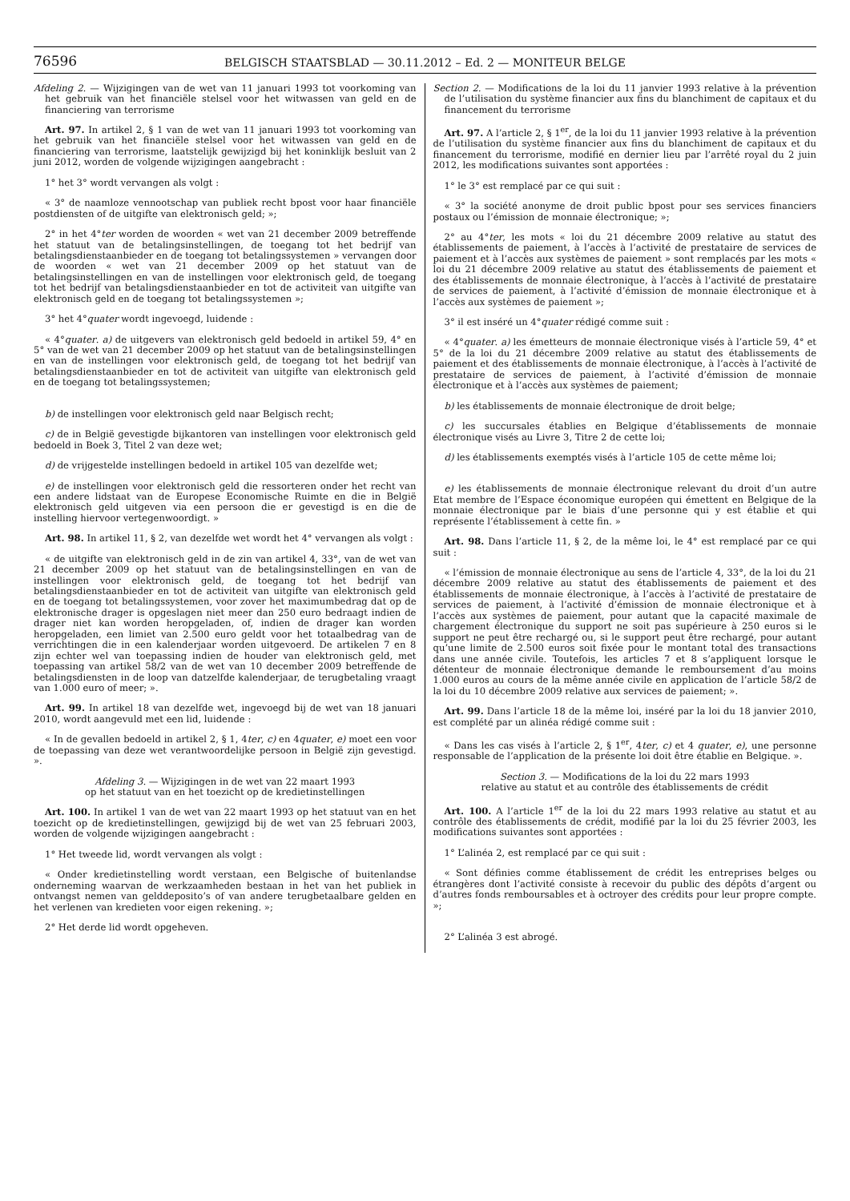76596
BELGISCH STAATSBLAD — 30.11.2012 – Ed. 2 — MONITEUR BELGE
Afdeling 2. — Wijzigingen van de wet van 11 januari 1993 tot voorkoming van het gebruik van het financiële stelsel voor het witwassen van geld en de financiering van terrorisme
Art. 97. In artikel 2, § 1 van de wet van 11 januari 1993 tot voorkoming van het gebruik van het financiële stelsel voor het witwassen van geld en de financiering van terrorisme, laatstelijk gewijzigd bij het koninklijk besluit van 2 juni 2012, worden de volgende wijzigingen aangebracht :
1° het 3° wordt vervangen als volgt :
« 3° de naamloze vennootschap van publiek recht bpost voor haar financiële postdiensten of de uitgifte van elektronisch geld; »;
2° in het 4°ter worden de woorden « wet van 21 december 2009 betreffende het statuut van de betalingsinstellingen, de toegang tot het bedrijf van betalingsdienstaanbieder en de toegang tot betalingssystemen » vervangen door de woorden « wet van 21 december 2009 op het statuut van de betalingsinstellingen en van de instellingen voor elektronisch geld, de toegang tot het bedrijf van betalingsdienstaanbieder en tot de activiteit van uitgifte van elektronisch geld en de toegang tot betalingssystemen »;
3° het 4°quater wordt ingevoegd, luidende :
« 4°quater. a) de uitgevers van elektronisch geld bedoeld in artikel 59, 4° en 5° van de wet van 21 december 2009 op het statuut van de betalingsinstellingen en van de instellingen voor elektronisch geld, de toegang tot het bedrijf van betalingsdienstaanbieder en tot de activiteit van uitgifte van elektronisch geld en de toegang tot betalingssystemen;
b) de instellingen voor elektronisch geld naar Belgisch recht;
c) de in België gevestigde bijkantoren van instellingen voor elektronisch geld bedoeld in Boek 3, Titel 2 van deze wet;
d) de vrijgestelde instellingen bedoeld in artikel 105 van dezelfde wet;
e) de instellingen voor elektronisch geld die ressorteren onder het recht van een andere lidstaat van de Europese Economische Ruimte en die in België elektronisch geld uitgeven via een persoon die er gevestigd is en die de instelling hiervoor vertegenwoordigt. »
Art. 98. In artikel 11, § 2, van dezelfde wet wordt het 4° vervangen als volgt :
« de uitgifte van elektronisch geld in de zin van artikel 4, 33°, van de wet van 21 december 2009 op het statuut van de betalingsinstellingen en van de instellingen voor elektronisch geld, de toegang tot het bedrijf van betalingsdienstaanbieder en tot de activiteit van uitgifte van elektronisch geld en de toegang tot betalingssystemen, voor zover het maximumbedrag dat op de elektronische drager is opgeslagen niet meer dan 250 euro bedraagt indien de drager niet kan worden heropgeladen, of, indien de drager kan worden heropgeladen, een limiet van 2.500 euro geldt voor het totaalbedrag van de verrichtingen die in een kalenderjaar worden uitgevoerd. De artikelen 7 en 8 zijn echter wel van toepassing indien de houder van elektronisch geld, met toepassing van artikel 58/2 van de wet van 10 december 2009 betreffende de betalingsdiensten in de loop van datzelfde kalenderjaar, de terugbetaling vraagt van 1.000 euro of meer; ».
Art. 99. In artikel 18 van dezelfde wet, ingevoegd bij de wet van 18 januari 2010, wordt aangevuld met een lid, luidende :
« In de gevallen bedoeld in artikel 2, § 1, 4ter, c) en 4quater, e) moet een voor de toepassing van deze wet verantwoordelijke persoon in België zijn gevestigd. ».
Afdeling 3. — Wijzigingen in de wet van 22 maart 1993
op het statuut van en het toezicht op de kredietinstellingen
Art. 100. In artikel 1 van de wet van 22 maart 1993 op het statuut van en het toezicht op de kredietinstellingen, gewijzigd bij de wet van 25 februari 2003, worden de volgende wijzigingen aangebracht :
1° Het tweede lid, wordt vervangen als volgt :
« Onder kredietinstelling wordt verstaan, een Belgische of buitenlandse onderneming waarvan de werkzaamheden bestaan in het van het publiek in ontvangst nemen van gelddeposito’s of van andere terugbetaalbare gelden en het verlenen van kredieten voor eigen rekening. »;
2° Het derde lid wordt opgeheven.
Section 2. — Modifications de la loi du 11 janvier 1993 relative à la prévention de l’utilisation du système financier aux fins du blanchiment de capitaux et du financement du terrorisme
Art. 97. A l’article 2, § 1<sup>er</sup>, de la loi du 11 janvier 1993 relative à la prévention de l’utilisation du système financier aux fins du blanchiment de capitaux et du financement du terrorisme, modifié en dernier lieu par l’arrêté royal du 2 juin 2012, les modifications suivantes sont apportées :
1° le 3° est remplacé par ce qui suit :
« 3° la société anonyme de droit public bpost pour ses services financiers postaux ou l’émission de monnaie électronique; »;
2° au 4°ter, les mots « loi du 21 décembre 2009 relative au statut des établissements de paiement, à l’accès à l’activité de prestataire de services de paiement et à l’accès aux systèmes de paiement » sont remplacés par les mots « loi du 21 décembre 2009 relative au statut des établissements de paiement et des établissements de monnaie électronique, à l’accès à l’activité de prestataire de services de paiement, à l’activité d’émission de monnaie électronique et à l’accès aux systèmes de paiement »;
3° il est inséré un 4°quater rédigé comme suit :
« 4°quater. a) les émetteurs de monnaie électronique visés à l’article 59, 4° et 5° de la loi du 21 décembre 2009 relative au statut des établissements de paiement et des établissements de monnaie électronique, à l’accès à l’activité de prestataire de services de paiement, à l’activité d’émission de monnaie électronique et à l’accès aux systèmes de paiement;
b) les établissements de monnaie électronique de droit belge;
c) les succursales établies en Belgique d’établissements de monnaie électronique visés au Livre 3, Titre 2 de cette loi;
d) les établissements exemptés visés à l’article 105 de cette même loi;
e) les établissements de monnaie électronique relevant du droit d’un autre Etat membre de l’Espace économique européen qui émettent en Belgique de la monnaie électronique par le biais d’une personne qui y est établie et qui représente l’établissement à cette fin. »
Art. 98. Dans l’article 11, § 2, de la même loi, le 4° est remplacé par ce qui suit :
« l’émission de monnaie électronique au sens de l’article 4, 33°, de la loi du 21 décembre 2009 relative au statut des établissements de paiement et des établissements de monnaie électronique, à l’accès à l’activité de prestataire de services de paiement, à l’activité d’émission de monnaie électronique et à l’accès aux systèmes de paiement, pour autant que la capacité maximale de chargement électronique du support ne soit pas supérieure à 250 euros si le support ne peut être rechargé ou, si le support peut être rechargé, pour autant qu’une limite de 2.500 euros soit fixée pour le montant total des transactions dans une année civile. Toutefois, les articles 7 et 8 s’appliquent lorsque le détenteur de monnaie électronique demande le remboursement d’au moins 1.000 euros au cours de la même année civile en application de l’article 58/2 de la loi du 10 décembre 2009 relative aux services de paiement; ».
Art. 99. Dans l’article 18 de la même loi, inséré par la loi du 18 janvier 2010, est complété par un alinéa rédigé comme suit :
« Dans les cas visés à l’article 2, § 1<sup>er</sup>, 4ter, c) et 4 quater, e), une personne responsable de l’application de la présente loi doit être établie en Belgique. ».
Section 3. — Modifications de la loi du 22 mars 1993
relative au statut et au contrôle des établissements de crédit
Art. 100. A l’article 1<sup>er</sup> de la loi du 22 mars 1993 relative au statut et au contrôle des établissements de crédit, modifié par la loi du 25 février 2003, les modifications suivantes sont apportées :
1° L’alinéa 2, est remplacé par ce qui suit :
« Sont définies comme établissement de crédit les entreprises belges ou étrangères dont l’activité consiste à recevoir du public des dépôts d’argent ou d’autres fonds remboursables et à octroyer des crédits pour leur propre compte. »;
2° L’alinéa 3 est abrogé.